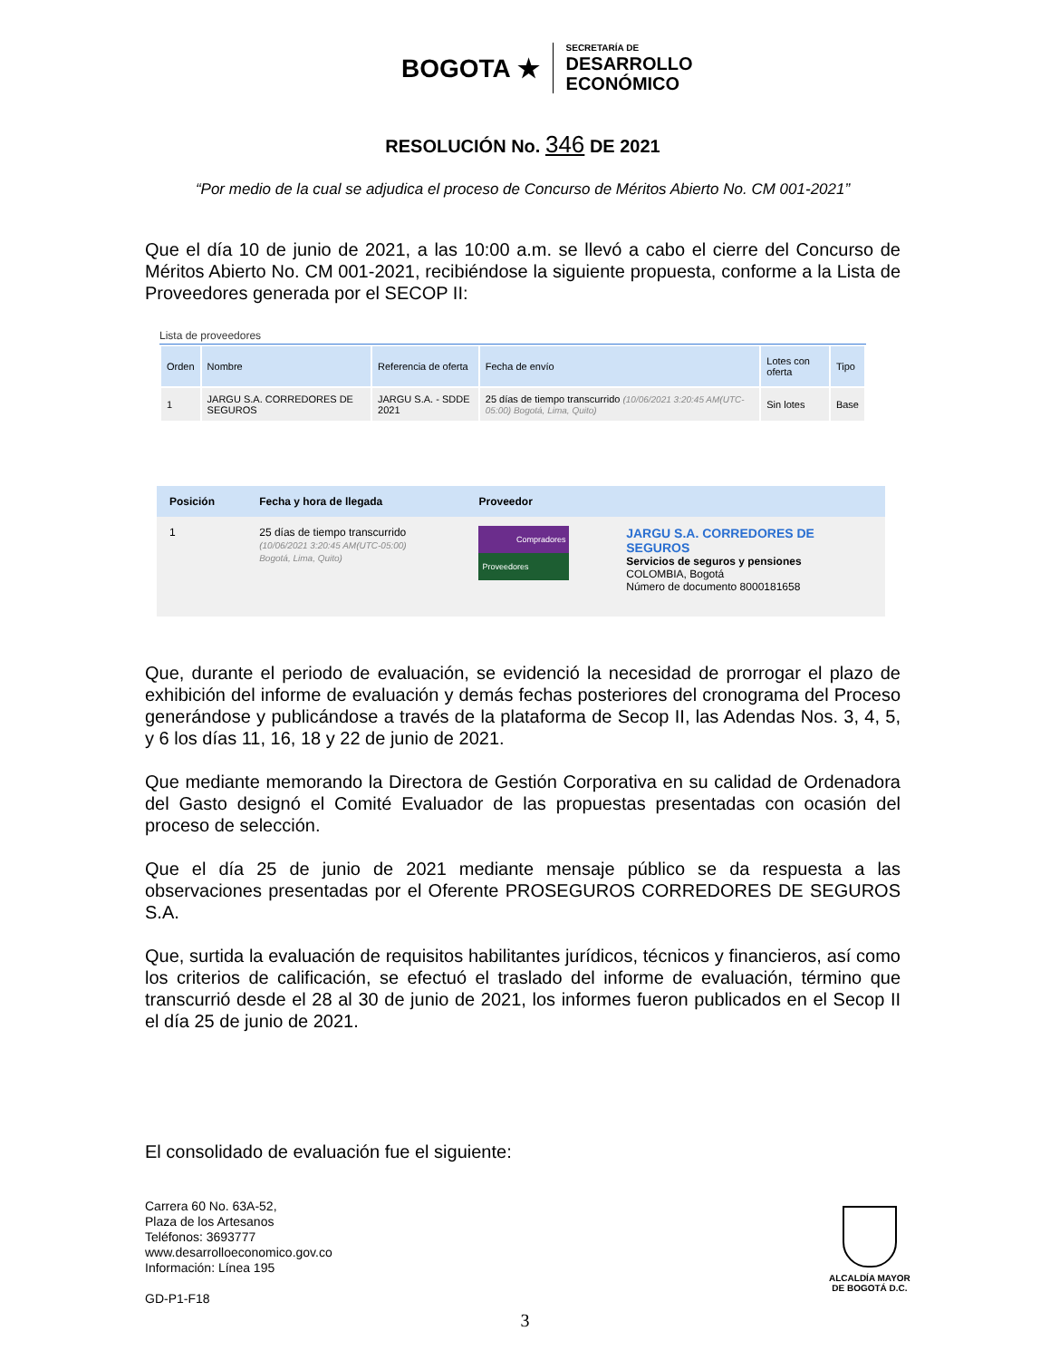BOGOTA ★ SECRETARÍA DE
DESARROLLO
ECONÓMICO
RESOLUCIÓN No. 346 DE 2021
“Por medio de la cual se adjudica el proceso de Concurso de Méritos Abierto No. CM 001-2021”
Que el día 10 de junio de 2021, a las 10:00 a.m. se llevó a cabo el cierre del Concurso de Méritos Abierto No. CM 001-2021, recibiéndose la siguiente propuesta, conforme a la Lista de Proveedores generada por el SECOP II:
Lista de proveedores
| Orden | Nombre | Referencia de oferta | Fecha de envío | Lotes con oferta | Tipo |
| --- | --- | --- | --- | --- | --- |
| 1 | JARGU S.A. CORREDORES DE SEGUROS | JARGU S.A. - SDDE 2021 | 25 días de tiempo transcurrido (10/06/2021 3:20:45 AM(UTC-05:00) Bogotá, Lima, Quito) | Sin lotes | Base |
| Posición | Fecha y hora de llegada | Proveedor | |
| --- | --- | --- | --- |
| 1 | 25 días de tiempo transcurrido (10/06/2021 3:20:45 AM(UTC-05:00) Bogotá, Lima, Quito) | Compradores Proveedores | JARGU S.A. CORREDORES DE SEGUROS Servicios de seguros y pensiones COLOMBIA, Bogotá Número de documento 8000181658 |
Que, durante el periodo de evaluación, se evidenció la necesidad de prorrogar el plazo de exhibición del informe de evaluación y demás fechas posteriores del cronograma del Proceso generándose y publicándose a través de la plataforma de Secop II, las Adendas Nos. 3, 4, 5, y 6 los días 11, 16, 18 y 22 de junio de 2021.
Que mediante memorando la Directora de Gestión Corporativa en su calidad de Ordenadora del Gasto designó el Comité Evaluador de las propuestas presentadas con ocasión del proceso de selección.
Que el día 25 de junio de 2021 mediante mensaje público se da respuesta a las observaciones presentadas por el Oferente PROSEGUROS CORREDORES DE SEGUROS S.A.
Que, surtida la evaluación de requisitos habilitantes jurídicos, técnicos y financieros, así como los criterios de calificación, se efectuó el traslado del informe de evaluación, término que transcurrió desde el 28 al 30 de junio de 2021, los informes fueron publicados en el Secop II el día 25 de junio de 2021.
El consolidado de evaluación fue el siguiente:
Carrera 60 No. 63A-52,
Plaza de los Artesanos
Teléfonos: 3693777
www.desarrolloeconomico.gov.co
Información: Línea 195
GD-P1-F18
ALCALDÍA MAYOR
DE BOGOTÁ D.C.
3